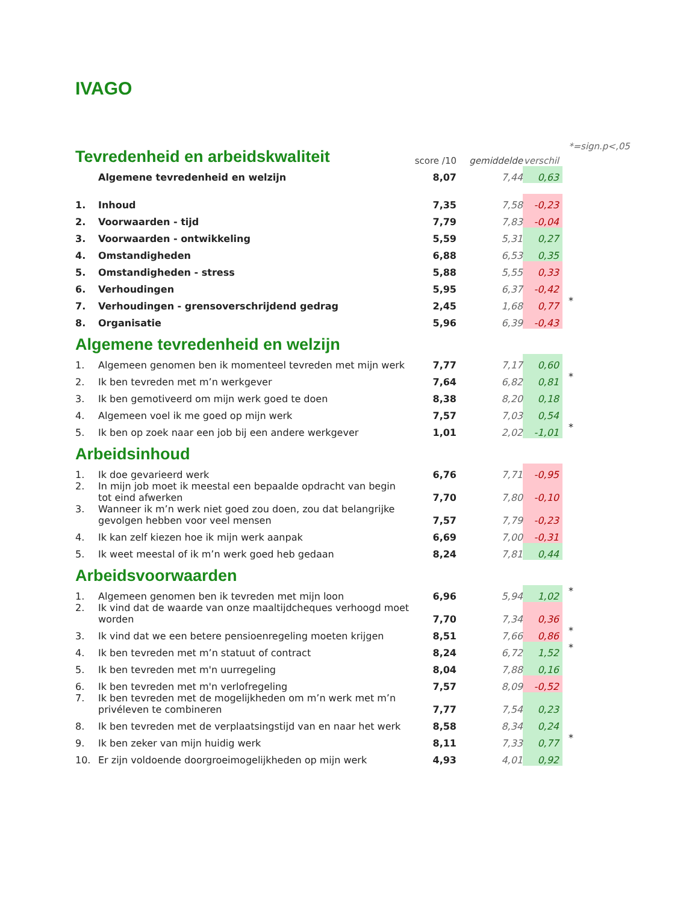IVAGO
| Tevredenheid en arbeidskwaliteit | | score /10 | gemiddelde | verschil | *=sign.p<,05 |
| | Algemene tevredenheid en welzijn | 8,07 | 7,44 | 0,63 | |
| 1. | Inhoud | 7,35 | 7,58 | -0,23 | |
| 2. | Voorwaarden - tijd | 7,79 | 7,83 | -0,04 | |
| 3. | Voorwaarden - ontwikkeling | 5,59 | 5,31 | 0,27 | |
| 4. | Omstandigheden | 6,88 | 6,53 | 0,35 | |
| 5. | Omstandigheden - stress | 5,88 | 5,55 | 0,33 | |
| 6. | Verhoudingen | 5,95 | 6,37 | -0,42 | |
| 7. | Verhoudingen - grensoverschrijdend gedrag | 2,45 | 1,68 | 0,77 | * |
| 8. | Organisatie | 5,96 | 6,39 | -0,43 | |
| Algemene tevredenheid en welzijn | | | | | |
| 1. | Algemeen genomen ben ik momenteel tevreden met mijn werk | 7,77 | 7,17 | 0,60 | |
| 2. | Ik ben tevreden met m’n werkgever | 7,64 | 6,82 | 0,81 | * |
| 3. | Ik ben gemotiveerd om mijn werk goed te doen | 8,38 | 8,20 | 0,18 | |
| 4. | Algemeen voel ik me goed op mijn werk | 7,57 | 7,03 | 0,54 | |
| 5. | Ik ben op zoek naar een job bij een andere werkgever | 1,01 | 2,02 | -1,01 | * |
| Arbeidsinhoud | | | | | |
| 1. | Ik doe gevarieerd werk | 6,76 | 7,71 | -0,95 | |
| 2. | In mijn job moet ik meestal een bepaalde opdracht van begin tot eind afwerken | 7,70 | 7,80 | -0,10 | |
| 3. | Wanneer ik m’n werk niet goed zou doen, zou dat belangrijke gevolgen hebben voor veel mensen | 7,57 | 7,79 | -0,23 | |
| 4. | Ik kan zelf kiezen hoe ik mijn werk aanpak | 6,69 | 7,00 | -0,31 | |
| 5. | Ik weet meestal of ik m’n werk goed heb gedaan | 8,24 | 7,81 | 0,44 | |
| Arbeidsvoorwaarden | | | | | |
| 1. | Algemeen genomen ben ik tevreden met mijn loon | 6,96 | 5,94 | 1,02 | * |
| 2. | Ik vind dat de waarde van onze maaltijdcheques verhoogd moet worden | 7,70 | 7,34 | 0,36 | |
| 3. | Ik vind dat we een betere pensioenregeling moeten krijgen | 8,51 | 7,66 | 0,86 | * |
| 4. | Ik ben tevreden met m’n statuut of contract | 8,24 | 6,72 | 1,52 | * |
| 5. | Ik ben tevreden met m'n uurregeling | 8,04 | 7,88 | 0,16 | |
| 6. | Ik ben tevreden met m'n verlofregeling | 7,57 | 8,09 | -0,52 | |
| 7. | Ik ben tevreden met de mogelijkheden om m’n werk met m’n privéleven te combineren | 7,77 | 7,54 | 0,23 | |
| 8. | Ik ben tevreden met de verplaatsingstijd van en naar het werk | 8,58 | 8,34 | 0,24 | |
| 9. | Ik ben zeker van mijn huidig werk | 8,11 | 7,33 | 0,77 | * |
| 10. | Er zijn voldoende doorgroeimogelijkheden op mijn werk | 4,93 | 4,01 | 0,92 | |